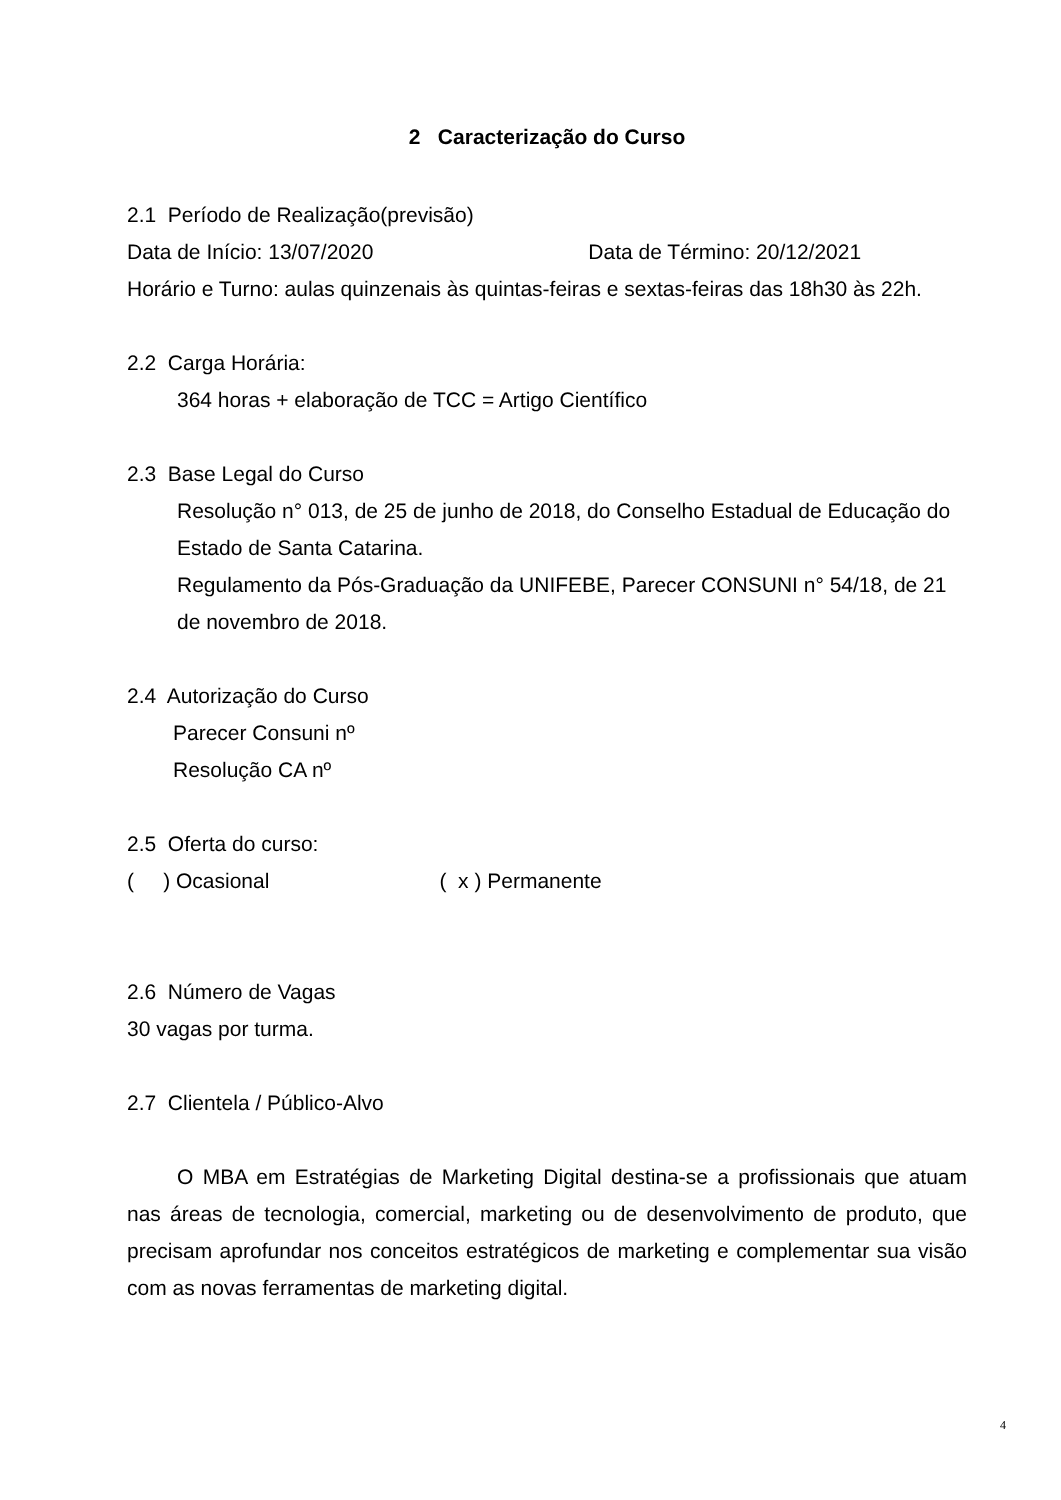2 Caracterização do Curso
2.1 Período de Realização(previsão)
Data de Início: 13/07/2020 Data de Término: 20/12/2021
Horário e Turno: aulas quinzenais às quintas-feiras e sextas-feiras das 18h30 às 22h.
2.2 Carga Horária:
364 horas + elaboração de TCC = Artigo Científico
2.3 Base Legal do Curso
Resolução n° 013, de 25 de junho de 2018, do Conselho Estadual de Educação do Estado de Santa Catarina.
Regulamento da Pós-Graduação da UNIFEBE, Parecer CONSUNI n° 54/18, de 21 de novembro de 2018.
2.4 Autorização do Curso
Parecer Consuni nº
Resolução CA nº
2.5 Oferta do curso:
( ) Ocasional ( x ) Permanente
2.6 Número de Vagas
30 vagas por turma.
2.7 Clientela / Público-Alvo
O MBA em Estratégias de Marketing Digital destina-se a profissionais que atuam nas áreas de tecnologia, comercial, marketing ou de desenvolvimento de produto, que precisam aprofundar nos conceitos estratégicos de marketing e complementar sua visão com as novas ferramentas de marketing digital.
4